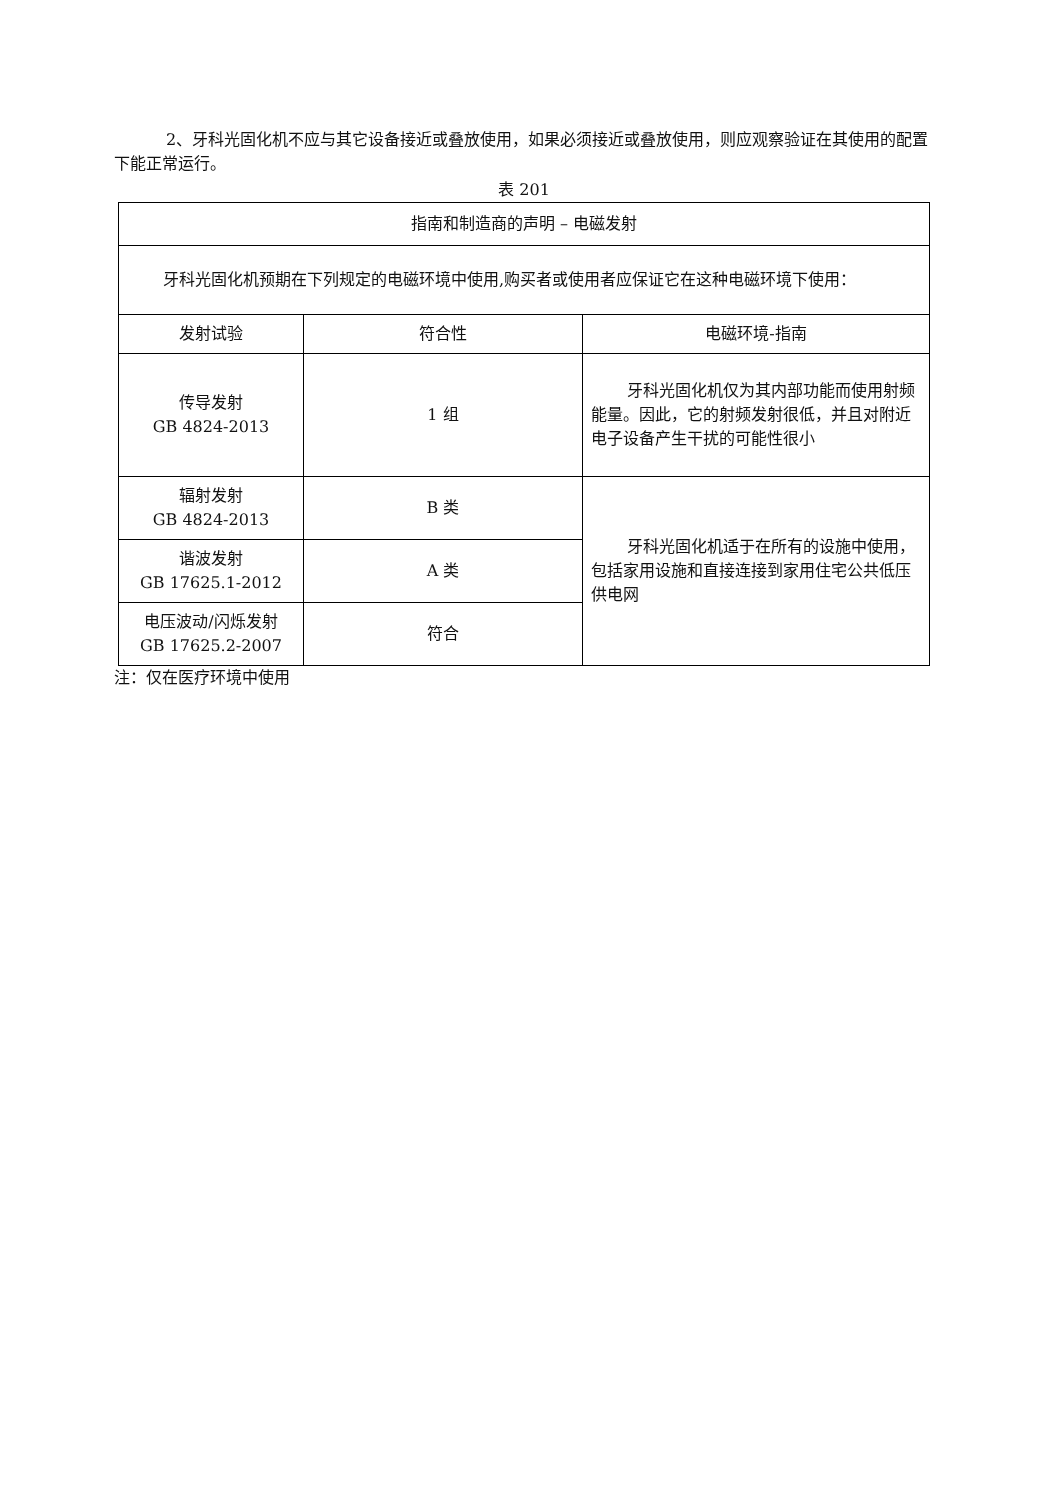2、牙科光固化机不应与其它设备接近或叠放使用，如果必须接近或叠放使用，则应观察验证在其使用的配置下能正常运行。
表 201
| 指南和制造商的声明 – 电磁发射 | | |
| 牙科光固化机预期在下列规定的电磁环境中使用,购买者或使用者应保证它在这种电磁环境下使用： | | |
| 发射试验 | 符合性 | 电磁环境-指南 |
| 传导发射 GB 4824-2013 | 1 组 | 牙科光固化机仅为其内部功能而使用射频能量。因此，它的射频发射很低，并且对附近电子设备产生干扰的可能性很小 |
| 辐射发射 GB 4824-2013 | B 类 | 牙科光固化机适于在所有的设施中使用，包括家用设施和直接连接到家用住宅公共低压供电网 |
| 谐波发射 GB 17625.1-2012 | A 类 | |
| 电压波动/闪烁发射 GB 17625.2-2007 | 符合 | |
注：仅在医疗环境中使用